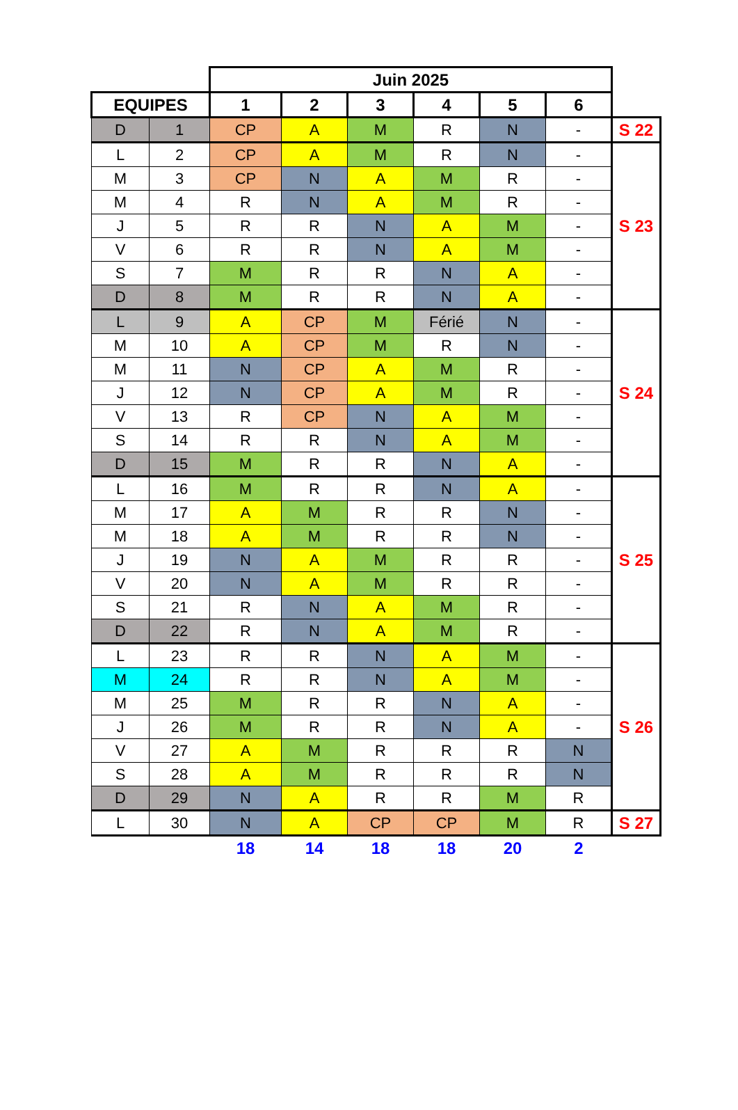| | | Juin 2025 | | | | | | |
| EQUIPES | | 1 | 2 | 3 | 4 | 5 | 6 | |
| D | 1 | CP | A | M | R | N | - | S 22 |
| L | 2 | CP | A | M | R | N | - | S 23 |
| M | 3 | CP | N | A | M | R | - | |
| M | 4 | R | N | A | M | R | - | |
| J | 5 | R | R | N | A | M | - | |
| V | 6 | R | R | N | A | M | - | |
| S | 7 | M | R | R | N | A | - | |
| D | 8 | M | R | R | N | A | - | |
| L | 9 | A | CP | M | Férié | N | - | S 24 |
| M | 10 | A | CP | M | R | N | - | |
| M | 11 | N | CP | A | M | R | - | |
| J | 12 | N | CP | A | M | R | - | |
| V | 13 | R | CP | N | A | M | - | |
| S | 14 | R | R | N | A | M | - | |
| D | 15 | M | R | R | N | A | - | |
| L | 16 | M | R | R | N | A | - | S 25 |
| M | 17 | A | M | R | R | N | - | |
| M | 18 | A | M | R | R | N | - | |
| J | 19 | N | A | M | R | R | - | |
| V | 20 | N | A | M | R | R | - | |
| S | 21 | R | N | A | M | R | - | |
| D | 22 | R | N | A | M | R | - | |
| L | 23 | R | R | N | A | M | - | S 26 |
| M | 24 | R | R | N | A | M | - | |
| M | 25 | M | R | R | N | A | - | |
| J | 26 | M | R | R | N | A | - | |
| V | 27 | A | M | R | R | R | N | |
| S | 28 | A | M | R | R | R | N | |
| D | 29 | N | A | R | R | M | R | |
| L | 30 | N | A | CP | CP | M | R | S 27 |
| | | 18 | 14 | 18 | 18 | 20 | 2 | |